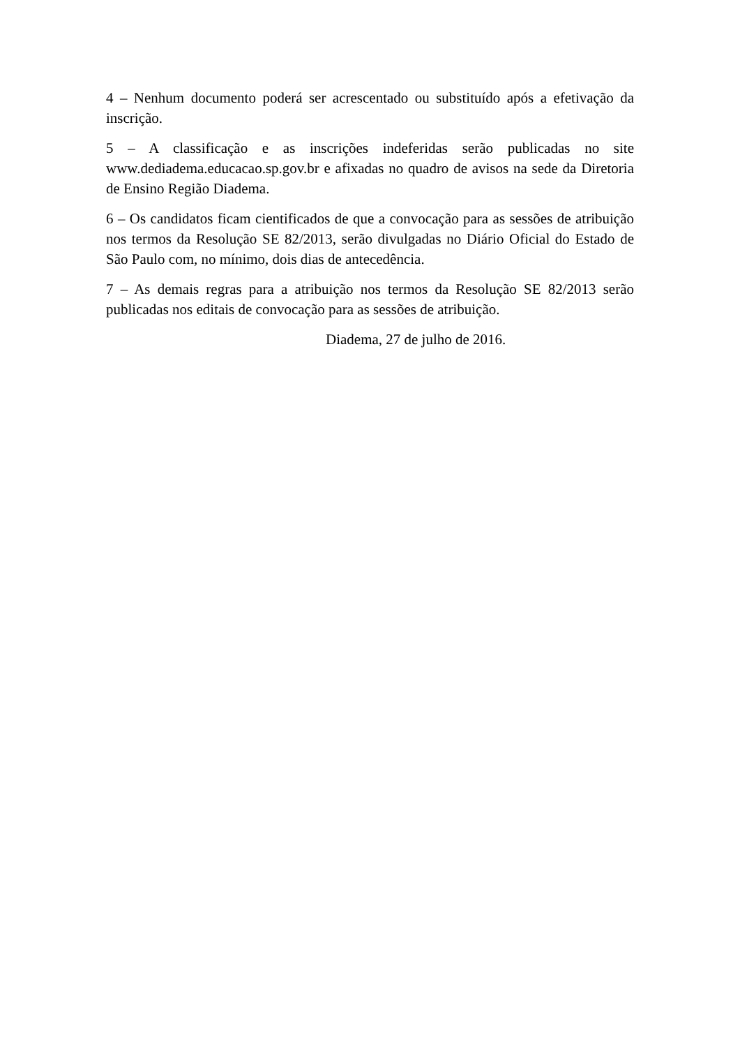4 – Nenhum documento poderá ser acrescentado ou substituído após a efetivação da inscrição.
5 – A classificação e as inscrições indeferidas serão publicadas no site www.dediadema.educacao.sp.gov.br e afixadas no quadro de avisos na sede da Diretoria de Ensino Região Diadema.
6 – Os candidatos ficam cientificados de que a convocação para as sessões de atribuição nos termos da Resolução SE 82/2013, serão divulgadas no Diário Oficial do Estado de São Paulo com, no mínimo, dois dias de antecedência.
7 – As demais regras para a atribuição nos termos da Resolução SE 82/2013 serão publicadas nos editais de convocação para as sessões de atribuição.
Diadema, 27 de julho de 2016.